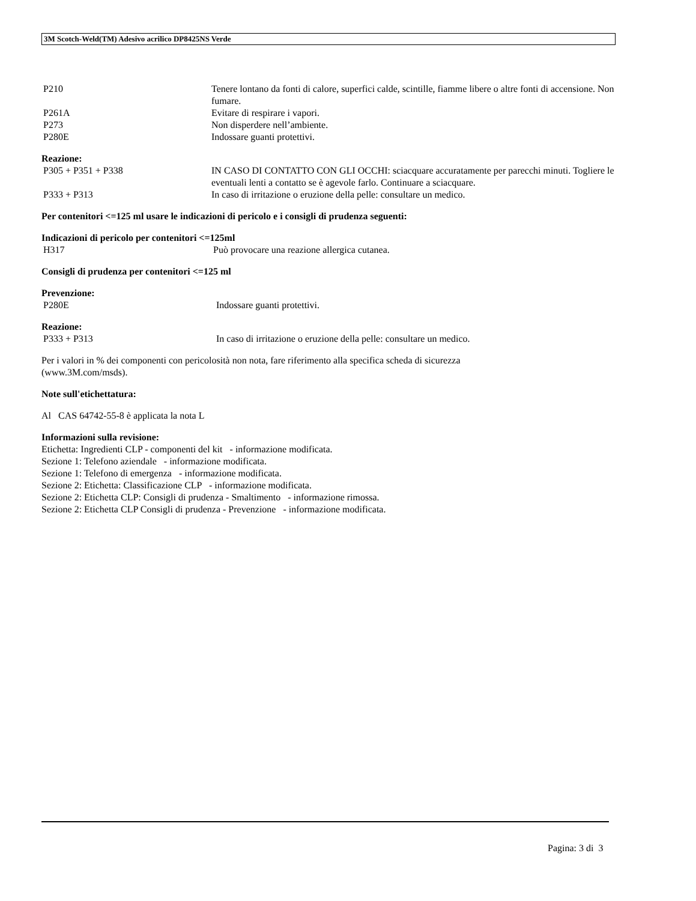3M Scotch-Weld(TM) Adesivo acrilico DP8425NS Verde
P210 Tenere lontano da fonti di calore, superfici calde, scintille, fiamme libere o altre fonti di accensione. Non fumare.
P261A Evitare di respirare i vapori.
P273 Non disperdere nell’ambiente.
P280E Indossare guanti protettivi.
Reazione:
P305 + P351 + P338 IN CASO DI CONTATTO CON GLI OCCHI: sciacquare accuratamente per parecchi minuti. Togliere le eventuali lenti a contatto se è agevole farlo. Continuare a sciacquare.
P333 + P313 In caso di irritazione o eruzione della pelle: consultare un medico.
Per contenitori <=125 ml usare le indicazioni di pericolo e i consigli di prudenza seguenti:
Indicazioni di pericolo per contenitori <=125ml
H317 Può provocare una reazione allergica cutanea.
Consigli di prudenza per contenitori <=125 ml
Prevenzione:
P280E Indossare guanti protettivi.
Reazione:
P333 + P313 In caso di irritazione o eruzione della pelle: consultare un medico.
Per i valori in % dei componenti con pericolosità non nota, fare riferimento alla specifica scheda di sicurezza
(www.3M.com/msds).
Note sull'etichettatura:
Al CAS 64742-55-8 è applicata la nota L
Informazioni sulla revisione:
Etichetta: Ingredienti CLP - componenti del kit - informazione modificata.
Sezione 1: Telefono aziendale - informazione modificata.
Sezione 1: Telefono di emergenza - informazione modificata.
Sezione 2: Etichetta: Classificazione CLP - informazione modificata.
Sezione 2: Etichetta CLP: Consigli di prudenza - Smaltimento - informazione rimossa.
Sezione 2: Etichetta CLP Consigli di prudenza - Prevenzione - informazione modificata.
Pagina: 3 di 3